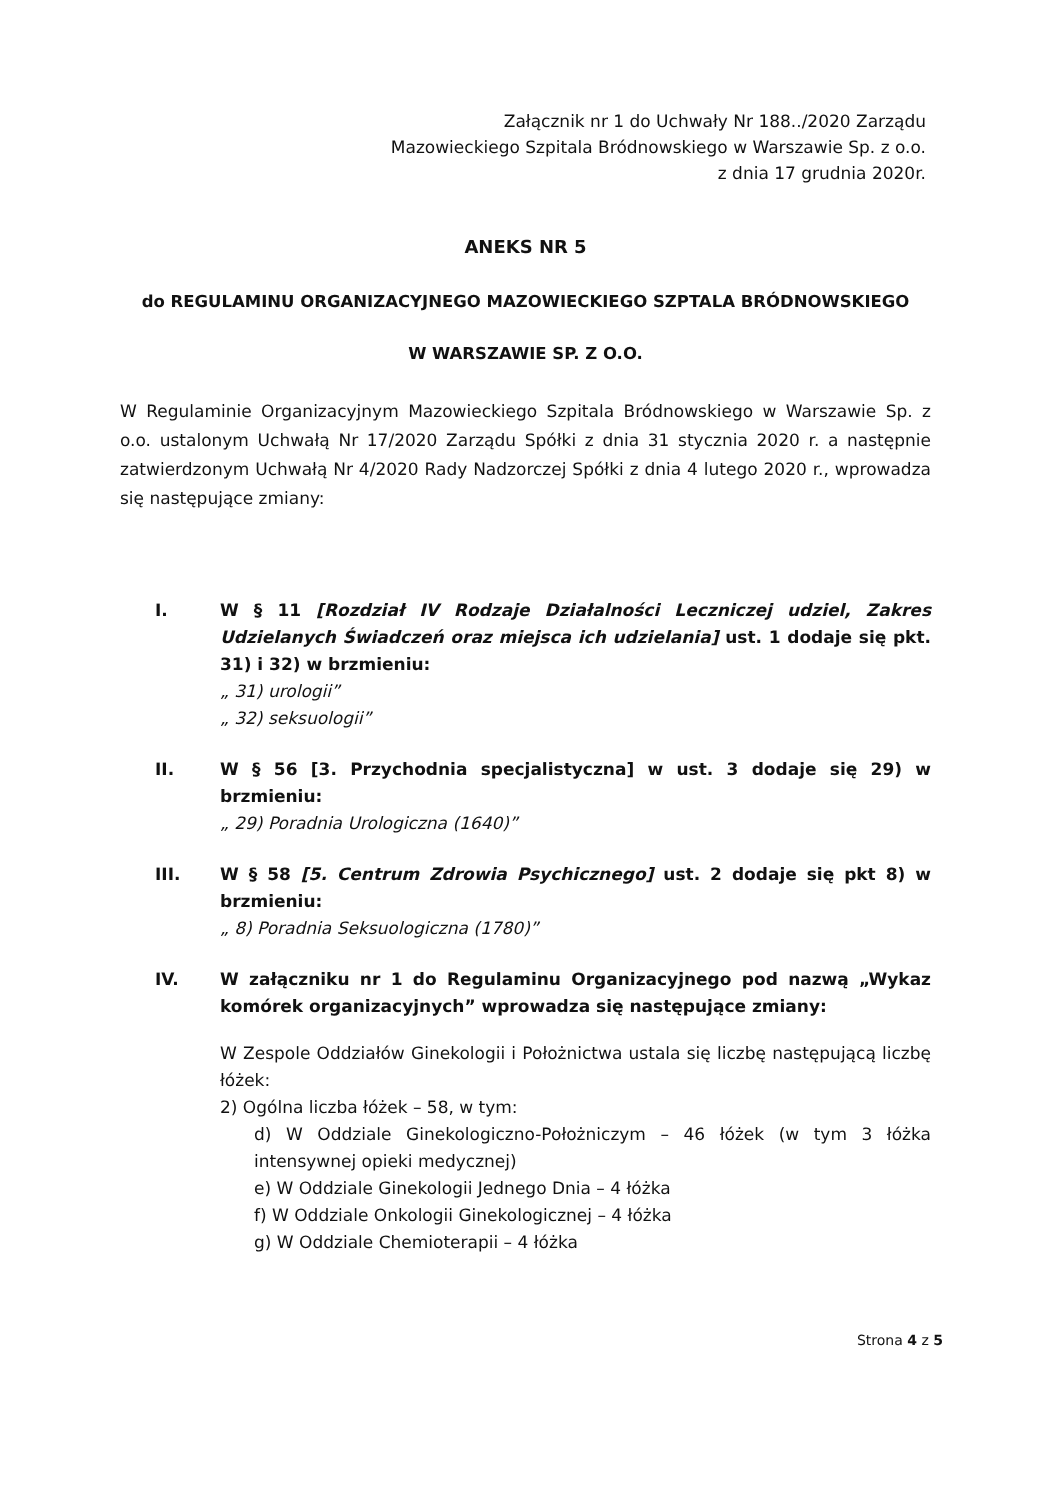Załącznik nr 1 do Uchwały Nr 188../2020 Zarządu
Mazowieckiego Szpitala Bródnowskiego w Warszawie Sp. z o.o.
z dnia 17 grudnia 2020r.
ANEKS NR 5
do REGULAMINU ORGANIZACYJNEGO MAZOWIECKIEGO SZPTALA BRÓDNOWSKIEGO
W WARSZAWIE SP. Z O.O.
W Regulaminie Organizacyjnym Mazowieckiego Szpitala Bródnowskiego w Warszawie Sp. z o.o. ustalonym Uchwałą Nr 17/2020 Zarządu Spółki z dnia 31 stycznia 2020 r. a następnie zatwierdzonym Uchwałą Nr 4/2020 Rady Nadzorczej Spółki z dnia 4 lutego 2020 r., wprowadza się następujące zmiany:
I. W § 11 [Rozdział IV Rodzaje Działalności Leczniczej udziel, Zakres Udzielanych Świadczeń oraz miejsca ich udzielania] ust. 1 dodaje się pkt. 31) i 32) w brzmieniu:
„ 31) urologii”
„ 32) seksuologii”
II. W § 56 [3. Przychodnia specjalistyczna] w ust. 3 dodaje się 29) w brzmieniu:
„ 29) Poradnia Urologiczna (1640)”
III. W § 58 [5. Centrum Zdrowia Psychicznego] ust. 2 dodaje się pkt 8) w brzmieniu:
„ 8) Poradnia Seksuologiczna (1780)”
IV. W załączniku nr 1 do Regulaminu Organizacyjnego pod nazwą „Wykaz komórek organizacyjnych” wprowadza się następujące zmiany:
W Zespole Oddziałów Ginekologii i Położnictwa ustala się liczbę następującą liczbę łóżek:
2) Ogólna liczba łóżek – 58, w tym:
d) W Oddziale Ginekologiczno-Położniczym – 46 łóżek (w tym 3 łóżka intensywnej opieki medycznej)
e) W Oddziale Ginekologii Jednego Dnia – 4 łóżka
f) W Oddziale Onkologii Ginekologicznej – 4 łóżka
g) W Oddziale Chemioterapii – 4 łóżka
Strona 4 z 5